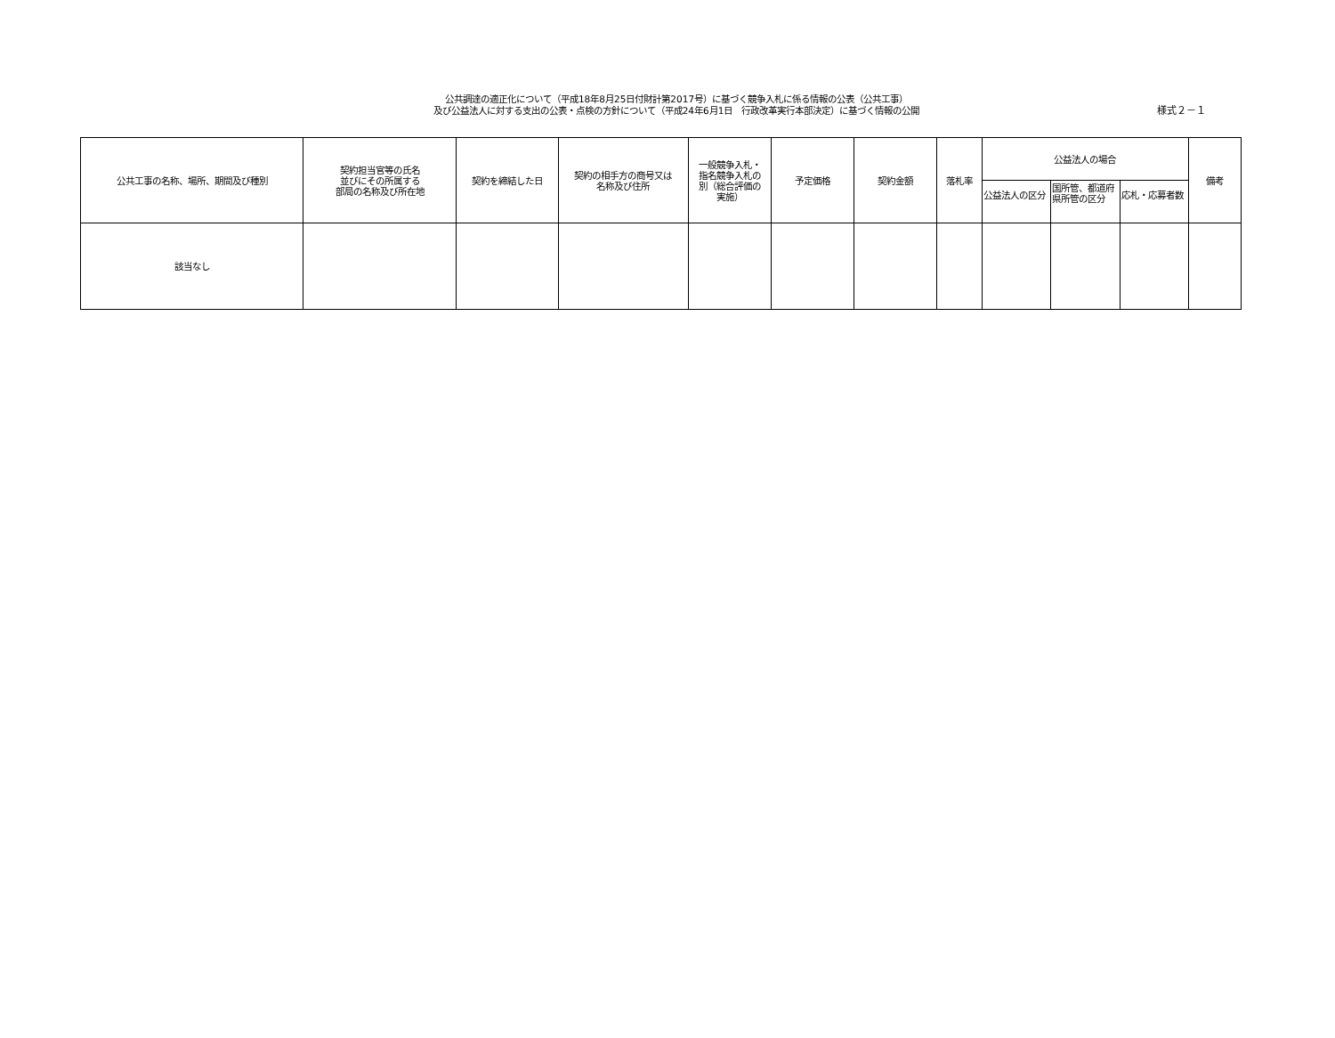公共調達の適正化について（平成18年8月25日付財計第2017号）に基づく競争入札に係る情報の公表（公共工事）
及び公益法人に対する支出の公表・点検の方針について（平成24年6月1日　行政改革実行本部決定）に基づく情報の公開
様式２－１
| 公共工事の名称、場所、期間及び種別 | 契約担当官等の氏名 並びにその所属する 部局の名称及び所在地 | 契約を締結した日 | 契約の相手方の商号又は 名称及び住所 | 一般競争入札・ 指名競争入札の 別（総合評価の 実施） | 予定価格 | 契約金額 | 落札率 | 公益法人の場合 | | | 備考 |
| --- | --- | --- | --- | --- | --- | --- | --- | --- | --- | --- | --- |
| | | | | | | | | 公益法人の区分 | 国所管、都道府県所管の区分 | 応札・応募者数 | |
| 該当なし | | | | | | | | | | | |